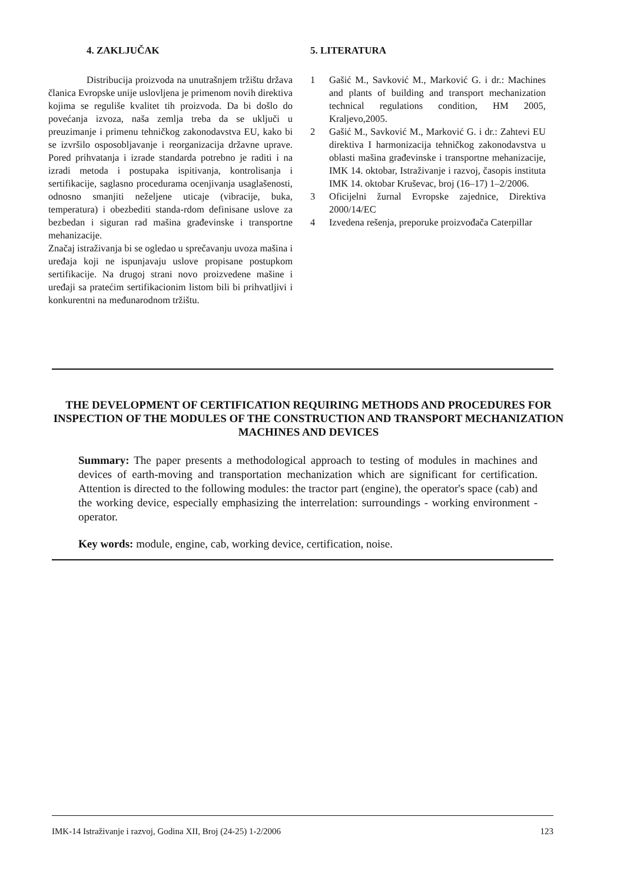4. ZAKLJUČAK
Distribucija proizvoda na unutrašnjem tržištu država članica Evropske unije uslovljena je primenom novih direktiva kojima se reguliše kvalitet tih proizvoda. Da bi došlo do povećanja izvoza, naša zemlja treba da se uključi u preuzimanje i primenu tehničkog zakonodavstva EU, kako bi se izvršilo osposobljavanje i reorganizacija državne uprave. Pored prihvatanja i izrade standarda potrebno je raditi i na izradi metoda i postupaka ispitivanja, kontrolisanja i sertifikacije, saglasno procedurama ocenjivanja usaglašenosti, odnosno smanjiti neželjene uticaje (vibracije, buka, temperatura) i obezbediti standa-rdom definisane uslove za bezbedan i siguran rad mašina građevinske i transportne mehanizacije.
Značaj istraživanja bi se ogledao u sprečavanju uvoza mašina i uređaja koji ne ispunjavaju uslove propisane postupkom sertifikacije. Na drugoj strani novo proizvedene mašine i uređaji sa pratećim sertifikacionim listom bili bi prihvatljivi i konkurentni na međunarodnom tržištu.
5. LITERATURA
1 Gašić M., Savković M., Marković G. i dr.: Machines and plants of building and transport mechanization technical regulations condition, HM 2005, Kraljevo,2005.
2 Gašić M., Savković M., Marković G. i dr.: Zahtevi EU direktiva I harmonizacija tehničkog zakonodavstva u oblasti mašina građevinske i transportne mehanizacije, IMK 14. oktobar, Istraživanje i razvoj, časopis instituta IMK 14. oktobar Kruševac, broj (16–17) 1–2/2006.
3 Oficijelni žurnal Evropske zajednice, Direktiva 2000/14/EC
4 Izvedena rešenja, preporuke proizvođača Caterpillar
THE DEVELOPMENT OF CERTIFICATION REQUIRING METHODS AND PROCEDURES FOR INSPECTION OF THE MODULES OF THE CONSTRUCTION AND TRANSPORT MECHANIZATION MACHINES AND DEVICES
Summary: The paper presents a methodological approach to testing of modules in machines and devices of earth-moving and transportation mechanization which are significant for certification. Attention is directed to the following modules: the tractor part (engine), the operator's space (cab) and the working device, especially emphasizing the interrelation: surroundings - working environment - operator.
Key words: module, engine, cab, working device, certification, noise.
IMK-14 Istraživanje i razvoj, Godina XII, Broj (24-25) 1-2/2006 123